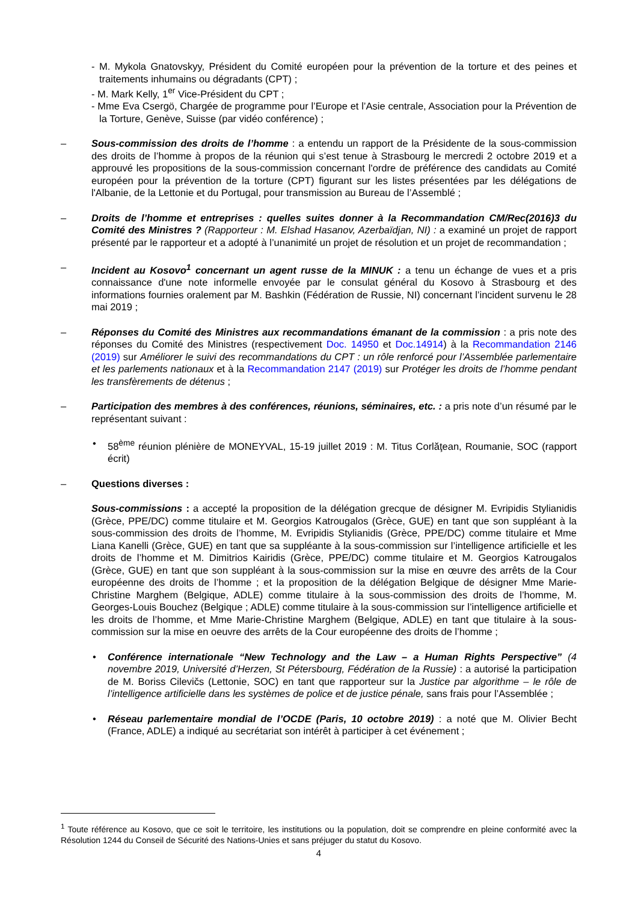- M. Mykola Gnatovskyy, Président du Comité européen pour la prévention de la torture et des peines et traitements inhumains ou dégradants (CPT) ;
- M. Mark Kelly, 1<sup>er</sup> Vice-Président du CPT ;
- Mme Eva Csergö, Chargée de programme pour l’Europe et l’Asie centrale, Association pour la Prévention de la Torture, Genève, Suisse (par vidéo conférence) ;
– Sous-commission des droits de l’homme : a entendu un rapport de la Présidente de la sous-commission des droits de l’homme à propos de la réunion qui s’est tenue à Strasbourg le mercredi 2 octobre 2019 et a approuvé les propositions de la sous-commission concernant l'ordre de préférence des candidats au Comité européen pour la prévention de la torture (CPT) figurant sur les listes présentées par les délégations de l'Albanie, de la Lettonie et du Portugal, pour transmission au Bureau de l’Assemblé ;
– Droits de l’homme et entreprises : quelles suites donner à la Recommandation CM/Rec(2016)3 du Comité des Ministres ? (Rapporteur : M. Elshad Hasanov, Azerbaïdjan, NI) : a examiné un projet de rapport présenté par le rapporteur et a adopté à l’unanimité un projet de résolution et un projet de recommandation ;
– Incident au Kosovo<sup>1</sup> concernant un agent russe de la MINUK : a tenu un échange de vues et a pris connaissance d'une note informelle envoyée par le consulat général du Kosovo à Strasbourg et des informations fournies oralement par M. Bashkin (Fédération de Russie, NI) concernant l’incident survenu le 28 mai 2019 ;
– Réponses du Comité des Ministres aux recommandations émanant de la commission : a pris note des réponses du Comité des Ministres (respectivement Doc. 14950 et Doc.14914) à la Recommandation 2146 (2019) sur Améliorer le suivi des recommandations du CPT : un rôle renforcé pour l’Assemblée parlementaire et les parlements nationaux et à la Recommandation 2147 (2019) sur Protéger les droits de l’homme pendant les transfèrements de détenus ;
– Participation des membres à des conférences, réunions, séminaires, etc. : a pris note d’un résumé par le représentant suivant :
• 58<sup>ème</sup> réunion plénière de MONEYVAL, 15-19 juillet 2019 : M. Titus Corlăţean, Roumanie, SOC (rapport écrit)
– Questions diverses :
Sous-commissions : a accepté la proposition de la délégation grecque de désigner M. Evripidis Stylianidis (Grèce, PPE/DC) comme titulaire et M. Georgios Katrougalos (Grèce, GUE) en tant que son suppléant à la sous-commission des droits de l’homme, M. Evripidis Stylianidis (Grèce, PPE/DC) comme titulaire et Mme Liana Kanelli (Grèce, GUE) en tant que sa suppléante à la sous-commission sur l’intelligence artificielle et les droits de l’homme et M. Dimitrios Kairidis (Grèce, PPE/DC) comme titulaire et M. Georgios Katrougalos (Grèce, GUE) en tant que son suppléant à la sous-commission sur la mise en œuvre des arrêts de la Cour européenne des droits de l’homme ; et la proposition de la délégation Belgique de désigner Mme Marie-Christine Marghem (Belgique, ADLE) comme titulaire à la sous-commission des droits de l’homme, M. Georges-Louis Bouchez (Belgique ; ADLE) comme titulaire à la sous-commission sur l’intelligence artificielle et les droits de l’homme, et Mme Marie-Christine Marghem (Belgique, ADLE) en tant que titulaire à la sous-commission sur la mise en oeuvre des arrêts de la Cour européenne des droits de l’homme ;
• Conférence internationale “New Technology and the Law – a Human Rights Perspective” (4 novembre 2019, Université d’Herzen, St Pétersbourg, Fédération de la Russie) : a autorisé la participation de M. Boriss Cilevičs (Lettonie, SOC) en tant que rapporteur sur la Justice par algorithme – le rôle de l’intelligence artificielle dans les systèmes de police et de justice pénale, sans frais pour l’Assemblée ;
• Réseau parlementaire mondial de l’OCDE (Paris, 10 octobre 2019) : a noté que M. Olivier Becht (France, ADLE) a indiqué au secrétariat son intérêt à participer à cet événement ;
<sup>1</sup> Toute référence au Kosovo, que ce soit le territoire, les institutions ou la population, doit se comprendre en pleine conformité avec la Résolution 1244 du Conseil de Sécurité des Nations-Unies et sans préjuger du statut du Kosovo.
4